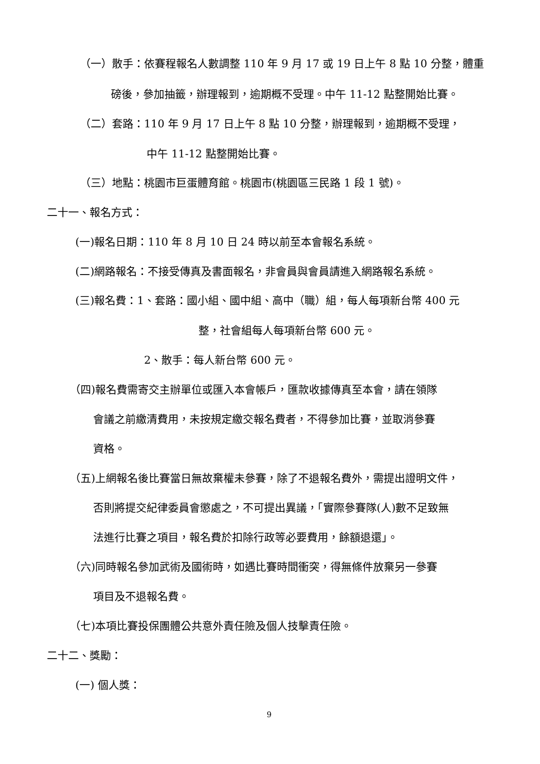（一）散手：依賽程報名人數調整 110 年 9 月 17 或 19 日上午 8 點 10 分整，體重
磅後，參加抽籤，辦理報到，逾期概不受理。中午 11-12 點整開始比賽。
（二）套路：110 年 9 月 17 日上午 8 點 10 分整，辦理報到，逾期概不受理，
中午 11-12 點整開始比賽。
（三）地點：桃園市巨蛋體育館。桃園市(桃園區三民路 1 段 1 號)。
二十一、報名方式：
(一)報名日期：110 年 8 月 10 日 24 時以前至本會報名系統。
(二)網路報名：不接受傳真及書面報名，非會員與會員請進入網路報名系統。
(三)報名費：1、套路：國小組、國中組、高中（職）組，每人每項新台幣 400 元
整，社會組每人每項新台幣 600 元。
2、散手：每人新台幣 600 元。
（四)報名費需寄交主辦單位或匯入本會帳戶，匯款收據傳真至本會，請在領隊
會議之前繳清費用，未按規定繳交報名費者，不得參加比賽，並取消參賽
資格。
（五)上網報名後比賽當日無故棄權未參賽，除了不退報名費外，需提出證明文件，
否則將提交紀律委員會懲處之，不可提出異議，「實際參賽隊(人)數不足致無
法進行比賽之項目，報名費於扣除行政等必要費用，餘額退還」。
（六)同時報名參加武術及國術時，如遇比賽時間衝突，得無條件放棄另一參賽
項目及不退報名費。
（七)本項比賽投保團體公共意外責任險及個人技擊責任險。
二十二、獎勵：
(一) 個人獎：
9